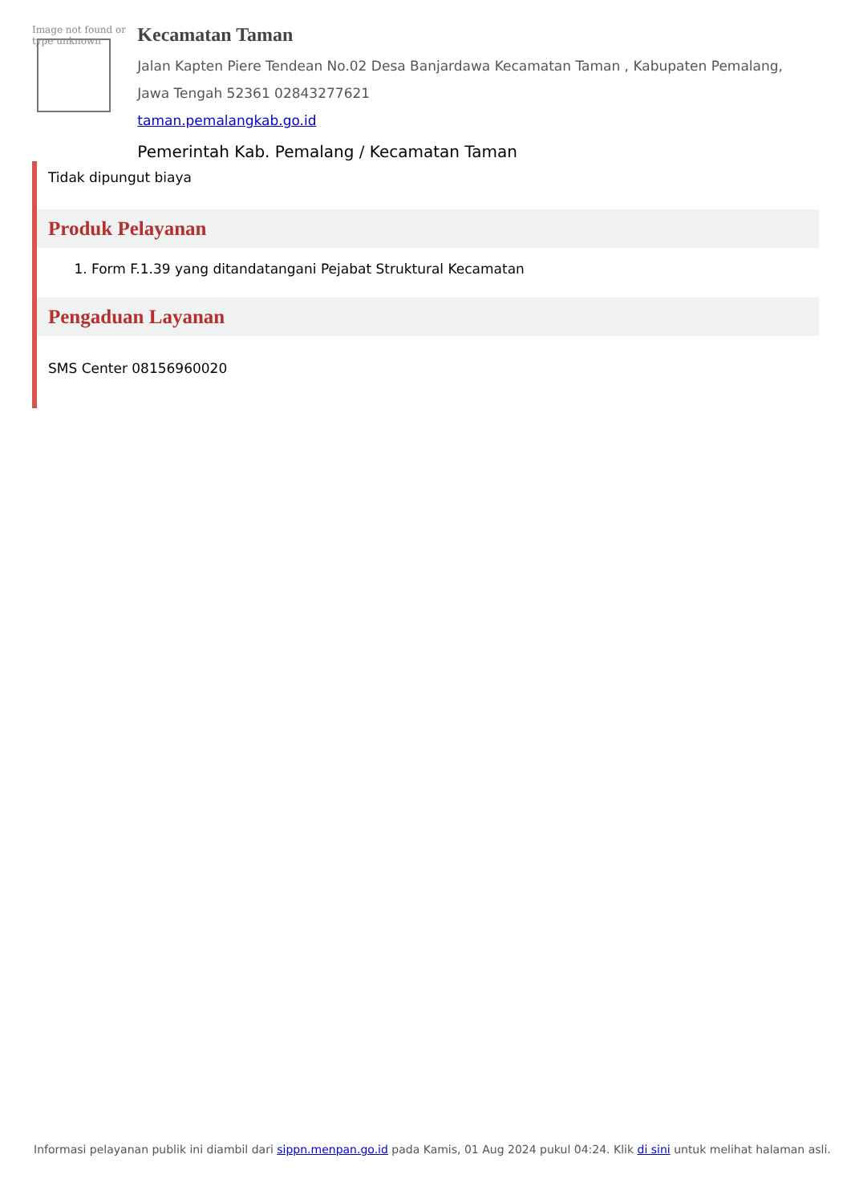Image not found or type unknown
Kecamatan Taman
Jalan Kapten Piere Tendean No.02 Desa Banjardawa Kecamatan Taman , Kabupaten Pemalang, Jawa Tengah 52361 02843277621
taman.pemalangkab.go.id
Pemerintah Kab. Pemalang / Kecamatan Taman
Tidak dipungut biaya
Produk Pelayanan
1. Form F.1.39 yang ditandatangani Pejabat Struktural Kecamatan
Pengaduan Layanan
SMS Center 08156960020
Informasi pelayanan publik ini diambil dari sippn.menpan.go.id pada Kamis, 01 Aug 2024 pukul 04:24. Klik di sini untuk melihat halaman asli.